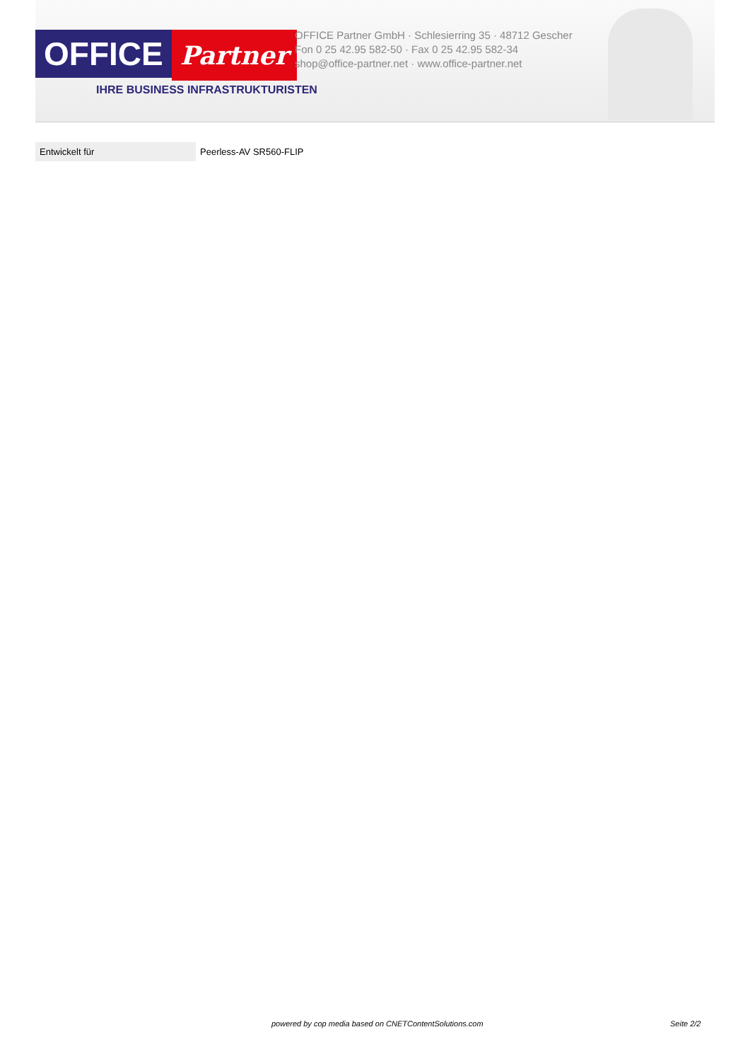OFFICE
Partner
IHRE BUSINESS INFRASTRUKTURISTEN
OFFICE Partner GmbH · Schlesierring 35 · 48712 Gescher
Fon 0 25 42.95 582-50 · Fax 0 25 42.95 582-34
shop@office-partner.net · www.office-partner.net
| Entwickelt für | Peerless-AV SR560-FLIP |
powered by cop media based on CNETContentSolutions.com Seite 2/2